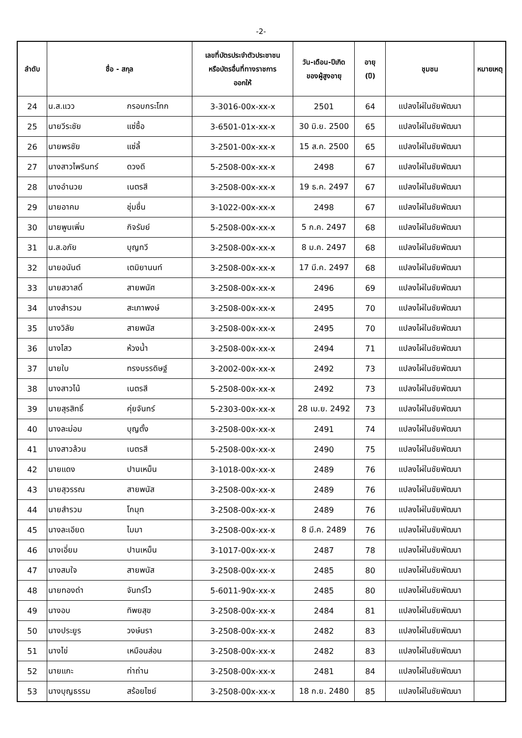-2-
| ลำดับ | ชื่อ - สกุล | | เลขที่บัตรประจำตัวประชาชน หรือบัตรอื่นที่ทางราชการ ออกให้ | วัน-เดือน-ปีเกิด ของผู้สูงอายุ | อายุ (ปี) | ชุมชน | หมายเหตุ |
| --- | --- | --- | --- | --- | --- | --- | --- |
| 24 | น.ส.แวว | กรอบกระโทก | 3-3016-00x-xx-x | 2501 | 64 | แปลงไผ่ในชัยพัฒนา | |
| 25 | นายวีระชัย | แซ่ซื้อ | 3-6501-01x-xx-x | 30 มิ.ย. 2500 | 65 | แปลงไผ่ในชัยพัฒนา | |
| 26 | นายพรชัย | แซ่ลี้ | 3-2501-00x-xx-x | 15 ส.ค. 2500 | 65 | แปลงไผ่ในชัยพัฒนา | |
| 27 | นางสาวไพรินทร์ | ดวงดี | 5-2508-00x-xx-x | 2498 | 67 | แปลงไผ่ในชัยพัฒนา | |
| 28 | นางอำนวย | เนตรสี | 3-2508-00x-xx-x | 19 ธ.ค. 2497 | 67 | แปลงไผ่ในชัยพัฒนา | |
| 29 | นายอาคม | ชุ่มชื่น | 3-1022-00x-xx-x | 2498 | 67 | แปลงไผ่ในชัยพัฒนา | |
| 30 | นายพูนเพิ่ม | กิจรัมย์ | 5-2508-00x-xx-x | 5 ก.ค. 2497 | 68 | แปลงไผ่ในชัยพัฒนา | |
| 31 | น.ส.อภัย | บุญทวี | 3-2508-00x-xx-x | 8 ม.ค. 2497 | 68 | แปลงไผ่ในชัยพัฒนา | |
| 32 | นายอนันต์ | เตมิยานนท์ | 3-2508-00x-xx-x | 17 มี.ค. 2497 | 68 | แปลงไผ่ในชัยพัฒนา | |
| 33 | นายสวาสดิ์ | สายพนัศ | 3-2508-00x-xx-x | 2496 | 69 | แปลงไผ่ในชัยพัฒนา | |
| 34 | นางสำรวม | สะเภาพงษ์ | 3-2508-00x-xx-x | 2495 | 70 | แปลงไผ่ในชัยพัฒนา | |
| 35 | นางวิลัย | สายพนัส | 3-2508-00x-xx-x | 2495 | 70 | แปลงไผ่ในชัยพัฒนา | |
| 36 | นางไสว | ห้วงน้ำ | 3-2508-00x-xx-x | 2494 | 71 | แปลงไผ่ในชัยพัฒนา | |
| 37 | นายใบ | ทรงบรรดิษฐ์ | 3-2002-00x-xx-x | 2492 | 73 | แปลงไผ่ในชัยพัฒนา | |
| 38 | นางสาวไน้ | เนตรสี | 5-2508-00x-xx-x | 2492 | 73 | แปลงไผ่ในชัยพัฒนา | |
| 39 | นายสุรสิทธิ์ | คุ่ยจันทร์ | 5-2303-00x-xx-x | 28 เม.ย. 2492 | 73 | แปลงไผ่ในชัยพัฒนา | |
| 40 | นางละม่อม | บุญตั้ง | 3-2508-00x-xx-x | 2491 | 74 | แปลงไผ่ในชัยพัฒนา | |
| 41 | นางสาวล้วน | เนตรสี | 5-2508-00x-xx-x | 2490 | 75 | แปลงไผ่ในชัยพัฒนา | |
| 42 | นายแดง | ปานเหม็น | 3-1018-00x-xx-x | 2489 | 76 | แปลงไผ่ในชัยพัฒนา | |
| 43 | นายสุวรรณ | สายพนัส | 3-2508-00x-xx-x | 2489 | 76 | แปลงไผ่ในชัยพัฒนา | |
| 44 | นายสำรวม | โกมุท | 3-2508-00x-xx-x | 2489 | 76 | แปลงไผ่ในชัยพัฒนา | |
| 45 | นางละเอียด | ไมมา | 3-2508-00x-xx-x | 8 มี.ค. 2489 | 76 | แปลงไผ่ในชัยพัฒนา | |
| 46 | นางเอี่ยม | ปานเหม็น | 3-1017-00x-xx-x | 2487 | 78 | แปลงไผ่ในชัยพัฒนา | |
| 47 | นางสมใจ | สายพนัส | 3-2508-00x-xx-x | 2485 | 80 | แปลงไผ่ในชัยพัฒนา | |
| 48 | นายทองดำ | จันทร์ไว | 5-6011-90x-xx-x | 2485 | 80 | แปลงไผ่ในชัยพัฒนา | |
| 49 | นางอบ | ทิพยสุข | 3-2508-00x-xx-x | 2484 | 81 | แปลงไผ่ในชัยพัฒนา | |
| 50 | นางประยูร | วงษ์นรา | 3-2508-00x-xx-x | 2482 | 83 | แปลงไผ่ในชัยพัฒนา | |
| 51 | นางไข่ | เหมือนส่อน | 3-2508-00x-xx-x | 2482 | 83 | แปลงไผ่ในชัยพัฒนา | |
| 52 | นายแกะ | ท่าถ่าน | 3-2508-00x-xx-x | 2481 | 84 | แปลงไผ่ในชัยพัฒนา | |
| 53 | นางบุญธรรม | สร้อยไซย์ | 3-2508-00x-xx-x | 18 ก.ย. 2480 | 85 | แปลงไผ่ในชัยพัฒนา | |